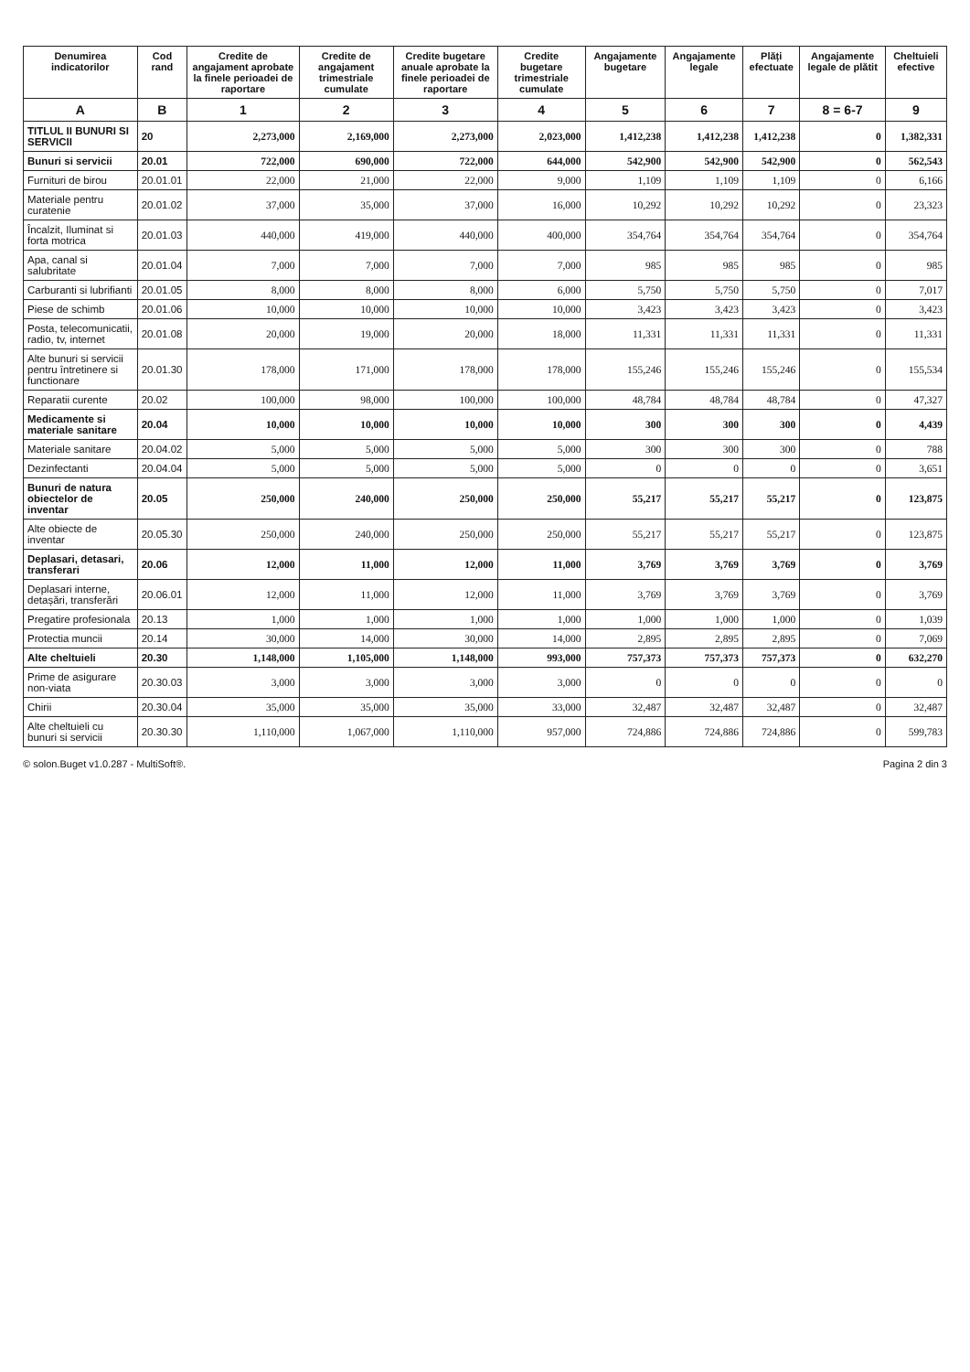| Denumirea indicatorilor | Cod rand | Credite de angajament aprobate la finele perioadei de raportare | Credite de angajament trimestriale cumulate | Credite bugetare anuale aprobate la finele perioadei de raportare | Credite bugetare trimestriale cumulate | Angajamente bugetare | Angajamente legale | Plăți efectuate | Angajamente legale de plătit | Cheltuieli efective |
| --- | --- | --- | --- | --- | --- | --- | --- | --- | --- | --- |
| A | B | 1 | 2 | 3 | 4 | 5 | 6 | 7 | 8 = 6-7 | 9 |
| TITLUL II BUNURI SI SERVICII | 20 | 2,273,000 | 2,169,000 | 2,273,000 | 2,023,000 | 1,412,238 | 1,412,238 | 1,412,238 | 0 | 1,382,331 |
| Bunuri si servicii | 20.01 | 722,000 | 690,000 | 722,000 | 644,000 | 542,900 | 542,900 | 542,900 | 0 | 562,543 |
| Furnituri de birou | 20.01.01 | 22,000 | 21,000 | 22,000 | 9,000 | 1,109 | 1,109 | 1,109 | 0 | 6,166 |
| Materiale pentru curatenie | 20.01.02 | 37,000 | 35,000 | 37,000 | 16,000 | 10,292 | 10,292 | 10,292 | 0 | 23,323 |
| Încalzit, Iluminat si forta motrica | 20.01.03 | 440,000 | 419,000 | 440,000 | 400,000 | 354,764 | 354,764 | 354,764 | 0 | 354,764 |
| Apa, canal si salubritate | 20.01.04 | 7,000 | 7,000 | 7,000 | 7,000 | 985 | 985 | 985 | 0 | 985 |
| Carburanti si lubrifianti | 20.01.05 | 8,000 | 8,000 | 8,000 | 6,000 | 5,750 | 5,750 | 5,750 | 0 | 7,017 |
| Piese de schimb | 20.01.06 | 10,000 | 10,000 | 10,000 | 10,000 | 3,423 | 3,423 | 3,423 | 0 | 3,423 |
| Posta, telecomunicatii, radio, tv, internet | 20.01.08 | 20,000 | 19,000 | 20,000 | 18,000 | 11,331 | 11,331 | 11,331 | 0 | 11,331 |
| Alte bunuri si servicii pentru întretinere si functionare | 20.01.30 | 178,000 | 171,000 | 178,000 | 178,000 | 155,246 | 155,246 | 155,246 | 0 | 155,534 |
| Reparatii curente | 20.02 | 100,000 | 98,000 | 100,000 | 100,000 | 48,784 | 48,784 | 48,784 | 0 | 47,327 |
| Medicamente si materiale sanitare | 20.04 | 10,000 | 10,000 | 10,000 | 10,000 | 300 | 300 | 300 | 0 | 4,439 |
| Materiale sanitare | 20.04.02 | 5,000 | 5,000 | 5,000 | 5,000 | 300 | 300 | 300 | 0 | 788 |
| Dezinfectanti | 20.04.04 | 5,000 | 5,000 | 5,000 | 5,000 | 0 | 0 | 0 | 0 | 3,651 |
| Bunuri de natura obiectelor de inventar | 20.05 | 250,000 | 240,000 | 250,000 | 250,000 | 55,217 | 55,217 | 55,217 | 0 | 123,875 |
| Alte obiecte de inventar | 20.05.30 | 250,000 | 240,000 | 250,000 | 250,000 | 55,217 | 55,217 | 55,217 | 0 | 123,875 |
| Deplasari, detasari, transferari | 20.06 | 12,000 | 11,000 | 12,000 | 11,000 | 3,769 | 3,769 | 3,769 | 0 | 3,769 |
| Deplasari interne, detașări, transferări | 20.06.01 | 12,000 | 11,000 | 12,000 | 11,000 | 3,769 | 3,769 | 3,769 | 0 | 3,769 |
| Pregatire profesionala | 20.13 | 1,000 | 1,000 | 1,000 | 1,000 | 1,000 | 1,000 | 1,000 | 0 | 1,039 |
| Protectia muncii | 20.14 | 30,000 | 14,000 | 30,000 | 14,000 | 2,895 | 2,895 | 2,895 | 0 | 7,069 |
| Alte cheltuieli | 20.30 | 1,148,000 | 1,105,000 | 1,148,000 | 993,000 | 757,373 | 757,373 | 757,373 | 0 | 632,270 |
| Prime de asigurare non-viata | 20.30.03 | 3,000 | 3,000 | 3,000 | 3,000 | 0 | 0 | 0 | 0 | 0 |
| Chirii | 20.30.04 | 35,000 | 35,000 | 35,000 | 33,000 | 32,487 | 32,487 | 32,487 | 0 | 32,487 |
| Alte cheltuieli cu bunuri si servicii | 20.30.30 | 1,110,000 | 1,067,000 | 1,110,000 | 957,000 | 724,886 | 724,886 | 724,886 | 0 | 599,783 |
© solon.Buget v1.0.287 - MultiSoft®. Pagina 2 din 3